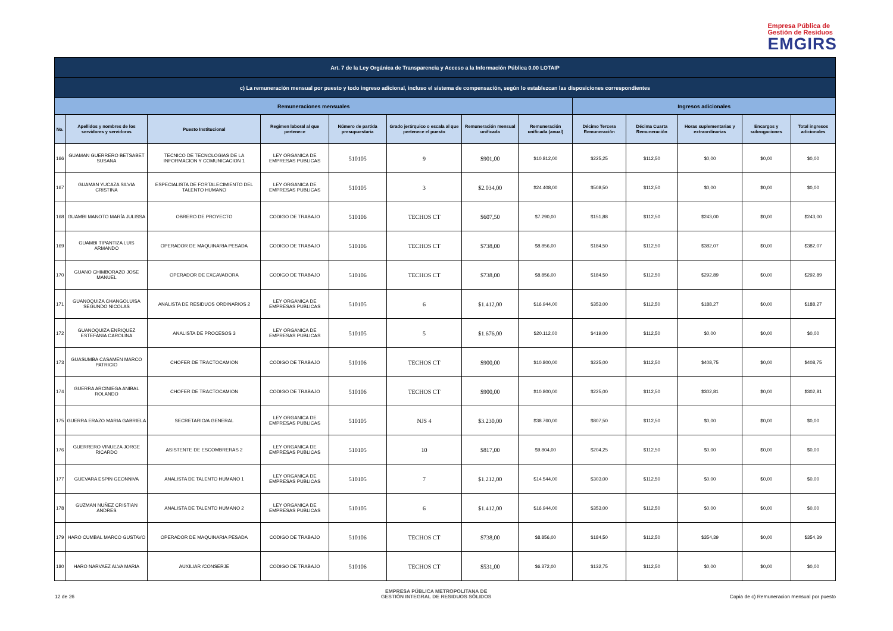Empresa Pública de
Gestión de Residuos
EMGIRS
| Art. 7 de la Ley Orgánica de Transparencia y Acceso a la Información Pública 0.00 LOTAIP | | | | | | | | | | | | |
| --- | --- | --- | --- | --- | --- | --- | --- | --- | --- | --- | --- | --- |
| c) La remuneración mensual por puesto y todo ingreso adicional, incluso el sistema de compensación, según lo establezcan las disposiciones correspondientes | | | | | | | | | | | | |
| Remuneraciones mensuales | | | | | | | | Ingresos adicionales | | | | |
| No. | Apellidos y nombres de los servidores y servidoras | Puesto Institucional | Regimen laboral al que pertenece | Número de partida presupuestaria | Grado jerárquico o escala al que pertenece el puesto | Remuneración mensual unificada | Remuneración unificada (anual) | Décimo Tercera Remuneración | Décima Cuarta Remuneración | Horas suplementarias y extraordinarias | Encargos y subrogaciones | Total ingresos adicionales |
| 166 | GUAMAN GUERRERO BETSABET SUSANA | TECNICO DE TECNOLOGIAS DE LA INFORMACION Y COMUNICACION 1 | LEY ORGANICA DE EMPRESAS PUBLICAS | 510105 | 9 | $901,00 | $10.812,00 | $225,25 | $112,50 | $0,00 | $0,00 | $0,00 |
| 167 | GUAMAN YUCAZA SILVIA CRISTINA | ESPECIALISTA DE FORTALECIMIENTO DEL TALENTO HUMANO | LEY ORGANICA DE EMPRESAS PUBLICAS | 510105 | 3 | $2.034,00 | $24.408,00 | $508,50 | $112,50 | $0,00 | $0,00 | $0,00 |
| 168 | GUAMBI MANOTO MARÍA JULISSA | OBRERO DE PROYECTO | CODIGO DE TRABAJO | 510106 | TECHOS CT | $607,50 | $7.290,00 | $151,88 | $112,50 | $243,00 | $0,00 | $243,00 |
| 169 | GUAMBI TIPANTIZA LUIS ARMANDO | OPERADOR DE MAQUINARIA PESADA | CODIGO DE TRABAJO | 510106 | TECHOS CT | $738,00 | $8.856,00 | $184,50 | $112,50 | $382,07 | $0,00 | $382,07 |
| 170 | GUANO CHIMBORAZO JOSE MANUEL | OPERADOR DE EXCAVADORA | CODIGO DE TRABAJO | 510106 | TECHOS CT | $738,00 | $8.856,00 | $184,50 | $112,50 | $292,89 | $0,00 | $292,89 |
| 171 | GUANOQUIZA CHANGOLUISA SEGUNDO NICOLAS | ANALISTA DE RESIDUOS ORDINARIOS 2 | LEY ORGANICA DE EMPRESAS PUBLICAS | 510105 | 6 | $1.412,00 | $16.944,00 | $353,00 | $112,50 | $188,27 | $0,00 | $188,27 |
| 172 | GUANOQUIZA ENRIQUEZ ESTEFANIA CAROLINA | ANALISTA DE PROCESOS 3 | LEY ORGANICA DE EMPRESAS PUBLICAS | 510105 | 5 | $1.676,00 | $20.112,00 | $419,00 | $112,50 | $0,00 | $0,00 | $0,00 |
| 173 | GUASUMBA CASAMEN MARCO PATRICIO | CHOFER DE TRACTOCAMION | CODIGO DE TRABAJO | 510106 | TECHOS CT | $900,00 | $10.800,00 | $225,00 | $112,50 | $408,75 | $0,00 | $408,75 |
| 174 | GUERRA ARCINIEGA ANIBAL ROLANDO | CHOFER DE TRACTOCAMION | CODIGO DE TRABAJO | 510106 | TECHOS CT | $900,00 | $10.800,00 | $225,00 | $112,50 | $302,81 | $0,00 | $302,81 |
| 175 | GUERRA ERAZO MARIA GABRIELA | SECRETARIO/A GENERAL | LEY ORGANICA DE EMPRESAS PUBLICAS | 510105 | NJS 4 | $3.230,00 | $38.760,00 | $807,50 | $112,50 | $0,00 | $0,00 | $0,00 |
| 176 | GUERRERO VINUEZA JORGE RICARDO | ASISTENTE DE ESCOMBRERAS 2 | LEY ORGANICA DE EMPRESAS PUBLICAS | 510105 | 10 | $817,00 | $9.804,00 | $204,25 | $112,50 | $0,00 | $0,00 | $0,00 |
| 177 | GUEVARA ESPIN GEONNIVA | ANALISTA DE TALENTO HUMANO 1 | LEY ORGANICA DE EMPRESAS PUBLICAS | 510105 | 7 | $1.212,00 | $14.544,00 | $303,00 | $112,50 | $0,00 | $0,00 | $0,00 |
| 178 | GUZMAN NUÑEZ CRISTIAN ANDRES | ANALISTA DE TALENTO HUMANO 2 | LEY ORGANICA DE EMPRESAS PUBLICAS | 510105 | 6 | $1.412,00 | $16.944,00 | $353,00 | $112,50 | $0,00 | $0,00 | $0,00 |
| 179 | HARO CUMBAL MARCO GUSTAVO | OPERADOR DE MAQUINARIA PESADA | CODIGO DE TRABAJO | 510106 | TECHOS CT | $738,00 | $8.856,00 | $184,50 | $112,50 | $354,39 | $0,00 | $354,39 |
| 180 | HARO NARVAEZ ALVA MARIA | AUXILIAR /CONSERJE | CODIGO DE TRABAJO | 510106 | TECHOS CT | $531,00 | $6.372,00 | $132,75 | $112,50 | $0,00 | $0,00 | $0,00 |
12 de 26
EMPRESA PÚBLICA METROPOLITANA DE
GESTIÓN INTEGRAL DE RESIDUOS SÓLIDOS
Copia de c) Remuneracion mensual por puesto